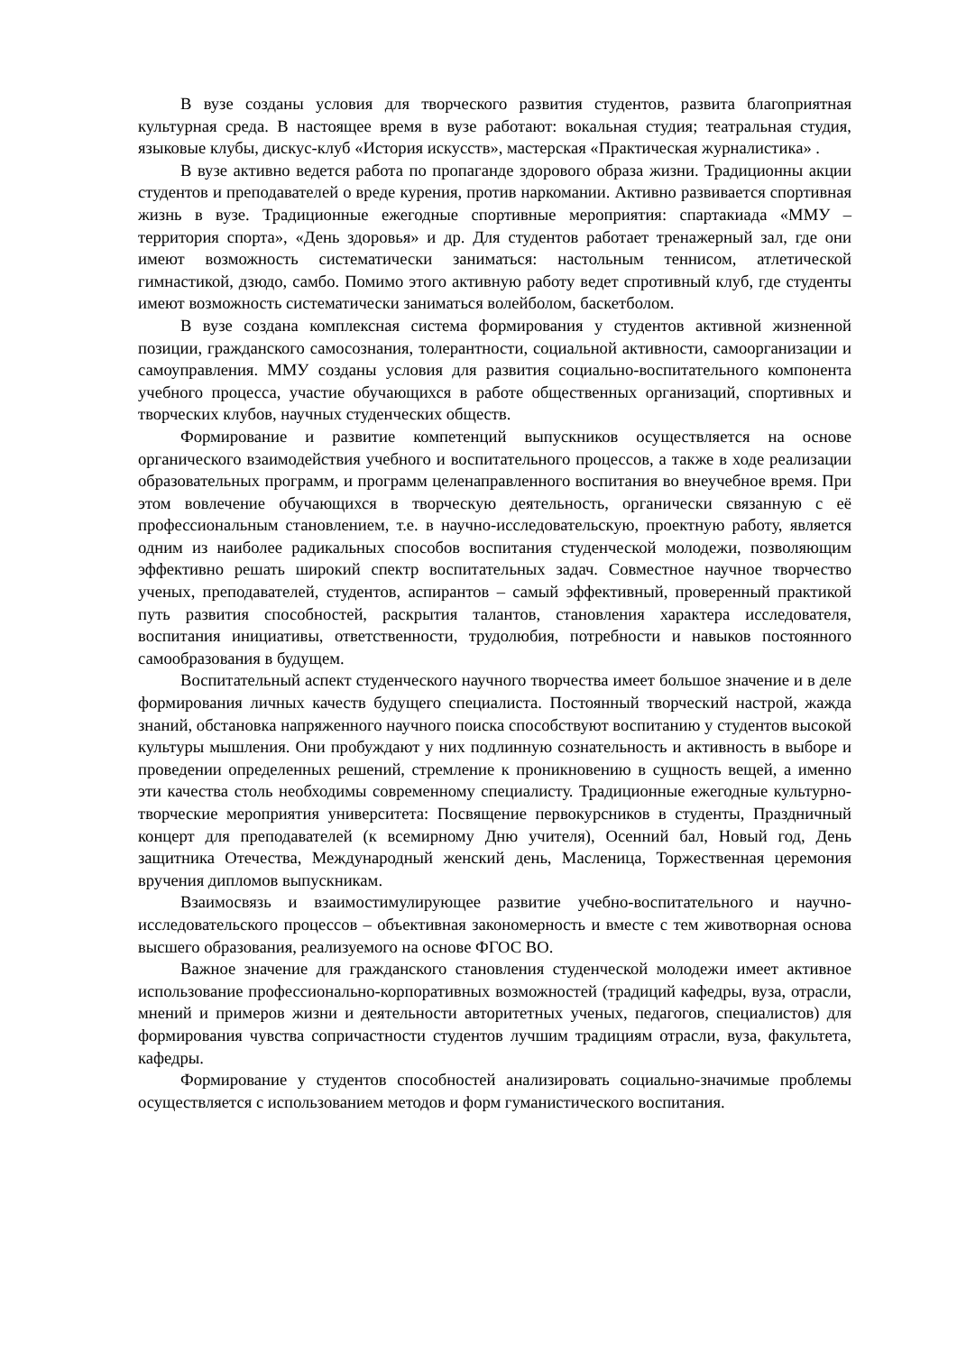В вузе созданы условия для творческого развития студентов, развита благоприятная культурная среда. В настоящее время в вузе работают: вокальная студия; театральная студия, языковые клубы, дискус-клуб «История искусств», мастерская «Практическая журналистика» .
В вузе активно ведется работа по пропаганде здорового образа жизни. Традиционны акции студентов и преподавателей о вреде курения, против наркомании. Активно развивается спортивная жизнь в вузе. Традиционные ежегодные спортивные мероприятия: спартакиада «ММУ – территория спорта», «День здоровья» и др. Для студентов работает тренажерный зал, где они имеют возможность систематически заниматься: настольным теннисом, атлетической гимнастикой, дзюдо, самбо. Помимо этого активную работу ведет спротивный клуб, где студенты имеют возможность систематически заниматься волейболом, баскетболом.
В вузе создана комплексная система формирования у студентов активной жизненной позиции, гражданского самосознания, толерантности, социальной активности, самоорганизации и самоуправления. ММУ созданы условия для развития социально-воспитательного компонента учебного процесса, участие обучающихся в работе общественных организаций, спортивных и творческих клубов, научных студенческих обществ.
Формирование и развитие компетенций выпускников осуществляется на основе органического взаимодействия учебного и воспитательного процессов, а также в ходе реализации образовательных программ, и программ целенаправленного воспитания во внеучебное время. При этом вовлечение обучающихся в творческую деятельность, органически связанную с её профессиональным становлением, т.е. в научно-исследовательскую, проектную работу, является одним из наиболее радикальных способов воспитания студенческой молодежи, позволяющим эффективно решать широкий спектр воспитательных задач. Совместное научное творчество ученых, преподавателей, студентов, аспирантов – самый эффективный, проверенный практикой путь развития способностей, раскрытия талантов, становления характера исследователя, воспитания инициативы, ответственности, трудолюбия, потребности и навыков постоянного самообразования в будущем.
Воспитательный аспект студенческого научного творчества имеет большое значение и в деле формирования личных качеств будущего специалиста. Постоянный творческий настрой, жажда знаний, обстановка напряженного научного поиска способствуют воспитанию у студентов высокой культуры мышления. Они пробуждают у них подлинную сознательность и активность в выборе и проведении определенных решений, стремление к проникновению в сущность вещей, а именно эти качества столь необходимы современному специалисту. Традиционные ежегодные культурно-творческие мероприятия университета: Посвящение первокурсников в студенты, Праздничный концерт для преподавателей (к всемирному Дню учителя), Осенний бал, Новый год, День защитника Отечества, Международный женский день, Масленица, Торжественная церемония вручения дипломов выпускникам.
Взаимосвязь и взаимостимулирующее развитие учебно-воспитательного и научно-исследовательского процессов – объективная закономерность и вместе с тем животворная основа высшего образования, реализуемого на основе ФГОС ВО.
Важное значение для гражданского становления студенческой молодежи имеет активное использование профессионально-корпоративных возможностей (традиций кафедры, вуза, отрасли, мнений и примеров жизни и деятельности авторитетных ученых, педагогов, специалистов) для формирования чувства сопричастности студентов лучшим традициям отрасли, вуза, факультета, кафедры.
Формирование у студентов способностей анализировать социально-значимые проблемы осуществляется с использованием методов и форм гуманистического воспитания.